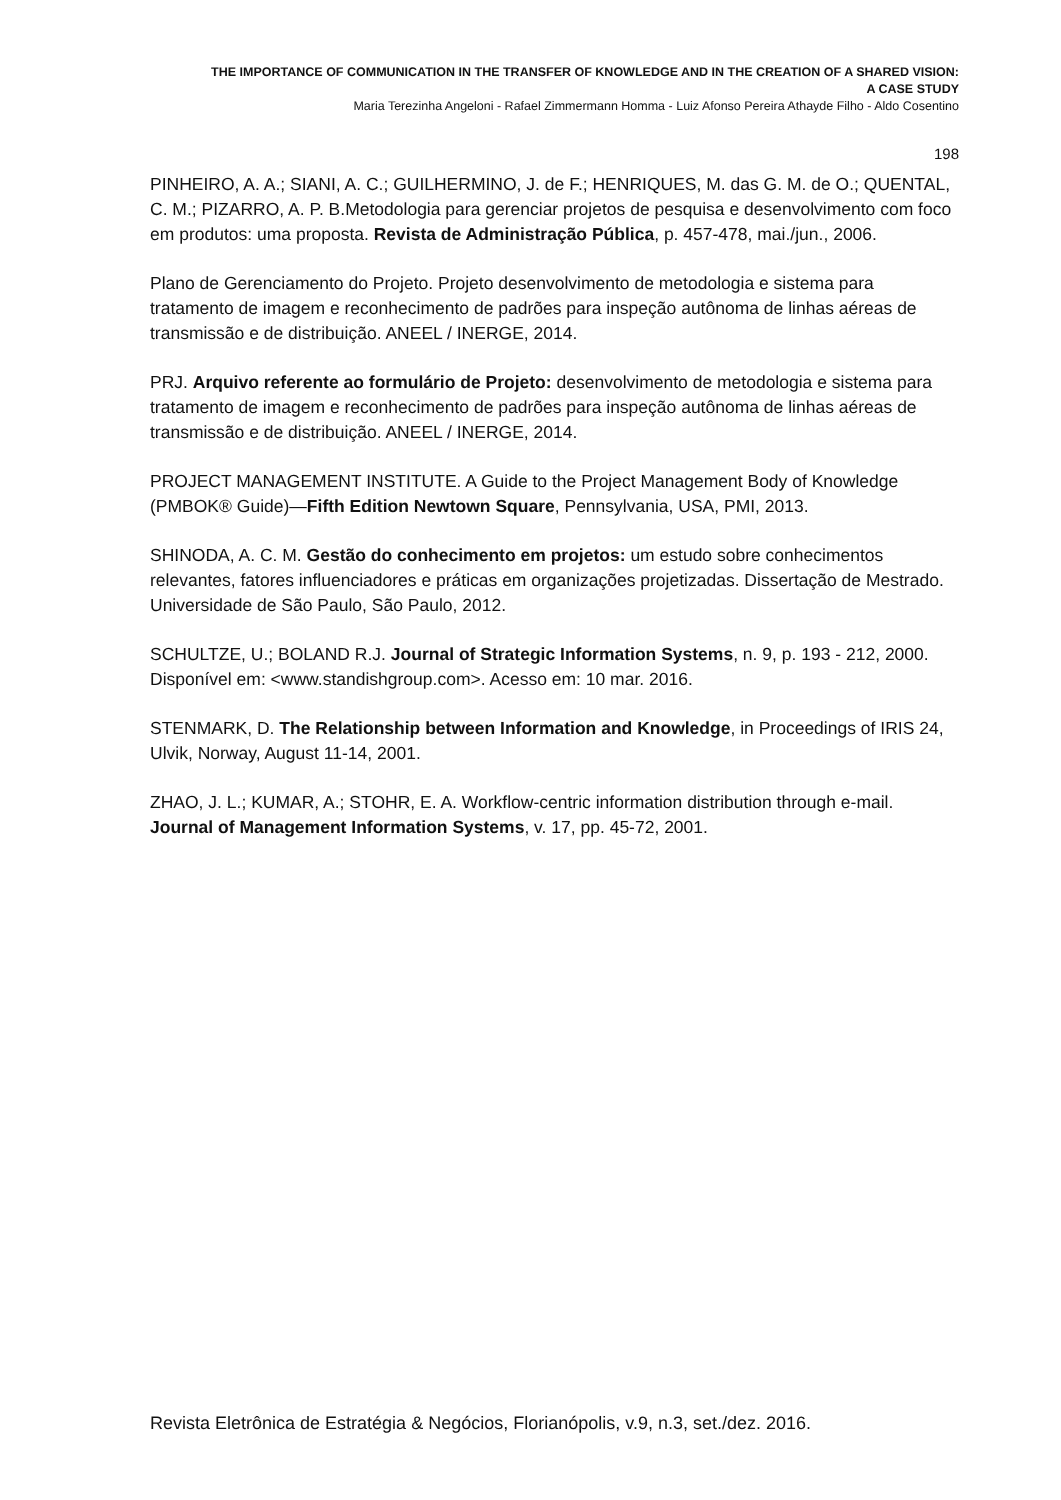THE IMPORTANCE OF COMMUNICATION IN THE TRANSFER OF KNOWLEDGE AND IN THE CREATION OF A SHARED VISION:
A CASE STUDY
Maria Terezinha Angeloni - Rafael Zimmermann Homma - Luiz Afonso Pereira Athayde Filho - Aldo Cosentino
198
PINHEIRO, A. A.; SIANI, A. C.; GUILHERMINO, J. de F.; HENRIQUES, M. das G. M. de O.; QUENTAL, C. M.; PIZARRO, A. P. B.Metodologia para gerenciar projetos de pesquisa e desenvolvimento com foco em produtos: uma proposta. Revista de Administração Pública, p. 457-478, mai./jun., 2006.
Plano de Gerenciamento do Projeto. Projeto desenvolvimento de metodologia e sistema para tratamento de imagem e reconhecimento de padrões para inspeção autônoma de linhas aéreas de transmissão e de distribuição. ANEEL / INERGE, 2014.
PRJ. Arquivo referente ao formulário de Projeto: desenvolvimento de metodologia e sistema para tratamento de imagem e reconhecimento de padrões para inspeção autônoma de linhas aéreas de transmissão e de distribuição. ANEEL / INERGE, 2014.
PROJECT MANAGEMENT INSTITUTE. A Guide to the Project Management Body of Knowledge (PMBOK® Guide)—Fifth Edition Newtown Square, Pennsylvania, USA, PMI, 2013.
SHINODA, A. C. M. Gestão do conhecimento em projetos: um estudo sobre conhecimentos relevantes, fatores influenciadores e práticas em organizações projetizadas. Dissertação de Mestrado. Universidade de São Paulo, São Paulo, 2012.
SCHULTZE, U.; BOLAND R.J. Journal of Strategic Information Systems, n. 9, p. 193 - 212, 2000. Disponível em: <www.standishgroup.com>. Acesso em: 10 mar. 2016.
STENMARK, D. The Relationship between Information and Knowledge, in Proceedings of IRIS 24, Ulvik, Norway, August 11-14, 2001.
ZHAO, J. L.; KUMAR, A.; STOHR, E. A. Workflow-centric information distribution through e-mail. Journal of Management Information Systems, v. 17, pp. 45-72, 2001.
Revista Eletrônica de Estratégia & Negócios, Florianópolis, v.9, n.3, set./dez. 2016.